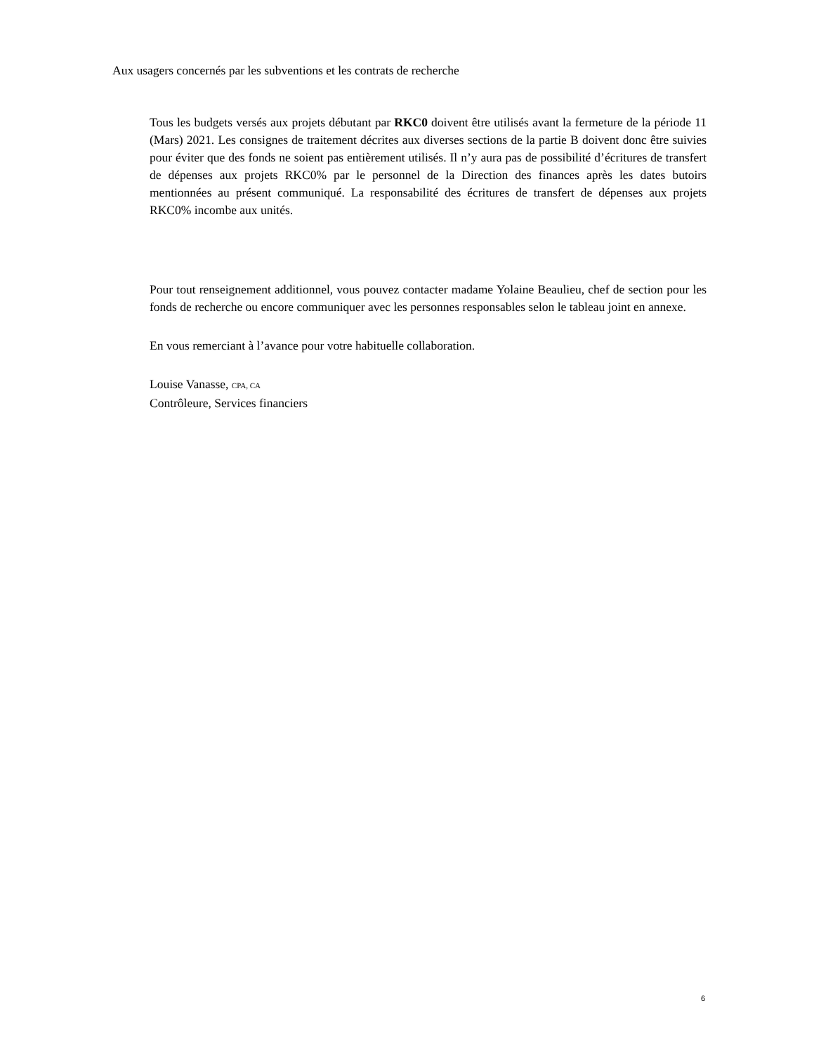Aux usagers concernés par les subventions et les contrats de recherche
Tous les budgets versés aux projets débutant par RKC0 doivent être utilisés avant la fermeture de la période 11 (Mars) 2021. Les consignes de traitement décrites aux diverses sections de la partie B doivent donc être suivies pour éviter que des fonds ne soient pas entièrement utilisés. Il n’y aura pas de possibilité d’écritures de transfert de dépenses aux projets RKC0% par le personnel de la Direction des finances après les dates butoirs mentionnées au présent communiqué. La responsabilité des écritures de transfert de dépenses aux projets RKC0% incombe aux unités.
Pour tout renseignement additionnel, vous pouvez contacter madame Yolaine Beaulieu, chef de section pour les fonds de recherche ou encore communiquer avec les personnes responsables selon le tableau joint en annexe.
En vous remerciant à l’avance pour votre habituelle collaboration.
Louise Vanasse, CPA, CA
Contrôleure, Services financiers
6